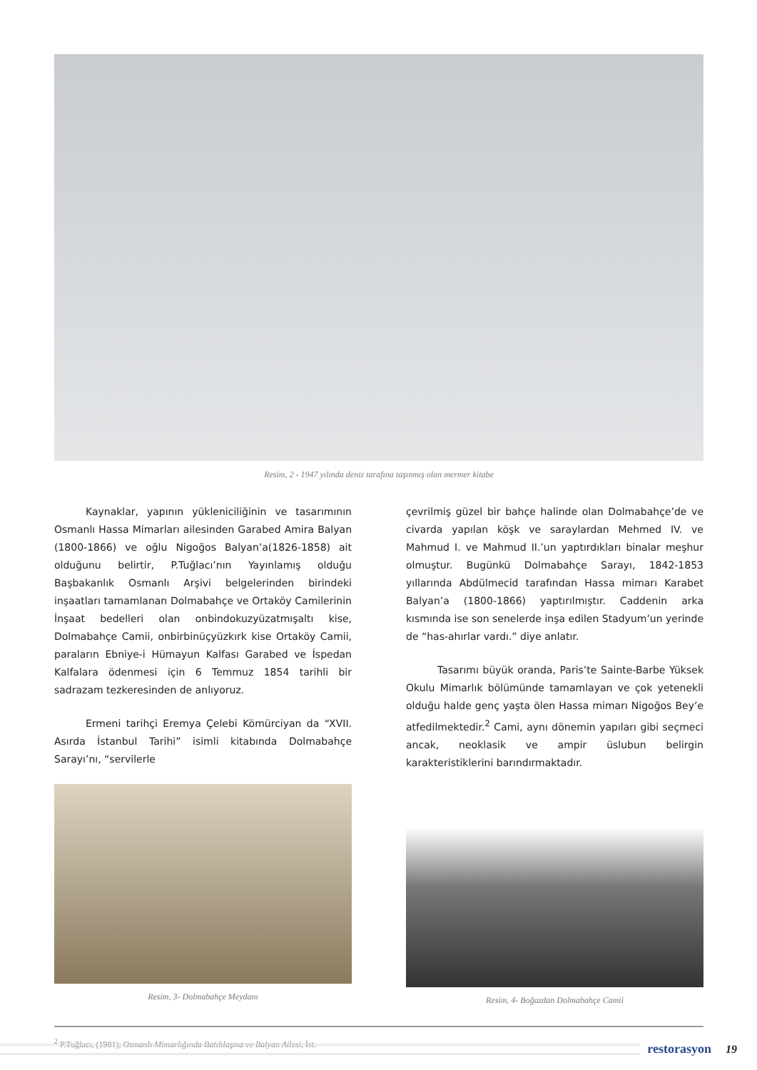Resim, 2 - 1947 yılında deniz tarafına taşınmış olan mermer kitabe
Kaynaklar, yapının yükleniciliğinin ve tasarımının Osmanlı Hassa Mimarları ailesinden Garabed Amira Balyan (1800-1866) ve oğlu Nigoğos Balyan’a(1826-1858) ait olduğunu belirtir, P.Tuğlacı’nın Yayınlamış olduğu Başbakanlık Osmanlı Arşivi belgelerinden birindeki inşaatları tamamlanan Dolmabahçe ve Ortaköy Camilerinin İnşaat bedelleri olan onbindokuzyüzatmışaltı kise, Dolmabahçe Camii, onbirbinüçyüzkırk kise Ortaköy Camii, paraların Ebniye-i Hümayun Kalfası Garabed ve İspedan Kalfalara ödenmesi için 6 Temmuz 1854 tarihli bir sadrazam tezkeresinden de anlıyoruz.
Ermeni tarihçi Eremya Çelebi Kömürciyan da “XVII. Asırda İstanbul Tarihi” isimli kitabında Dolmabahçe Sarayı’nı, “servilerle
Resim, 3- Dolmabahçe Meydanı
çevrilmiş güzel bir bahçe halinde olan Dolmabahçe’de ve civarda yapılan köşk ve saraylardan Mehmed IV. ve Mahmud I. ve Mahmud II.’un yaptırdıkları binalar meşhur olmuştur. Bugünkü Dolmabahçe Sarayı, 1842-1853 yıllarında Abdülmecid tarafından Hassa mimarı Karabet Balyan’a (1800-1866) yaptırılmıştır. Caddenin arka kısmında ise son senelerde inşa edilen Stadyum’un yerinde de “has-ahırlar vardı.” diye anlatır.
Tasarımı büyük oranda, Paris’te Sainte-Barbe Yüksek Okulu Mimarlık bölümünde tamamlayan ve çok yetenekli olduğu halde genç yaşta ölen Hassa mimarı Nigoğos Bey’e atfedilmektedir.<sup>2</sup> Cami, aynı dönemin yapıları gibi seçmeci ancak, neoklasik ve ampir üslubun belirgin karakteristiklerini barındırmaktadır.
Resim, 4- Boğazdan Dolmabahçe Camii
<sup>2</sup> P.Tuğlacı, (1981), Osmanlı Mimarlığında Batılılaşma ve Balyan Ailesi, İst.
restorasyon 19